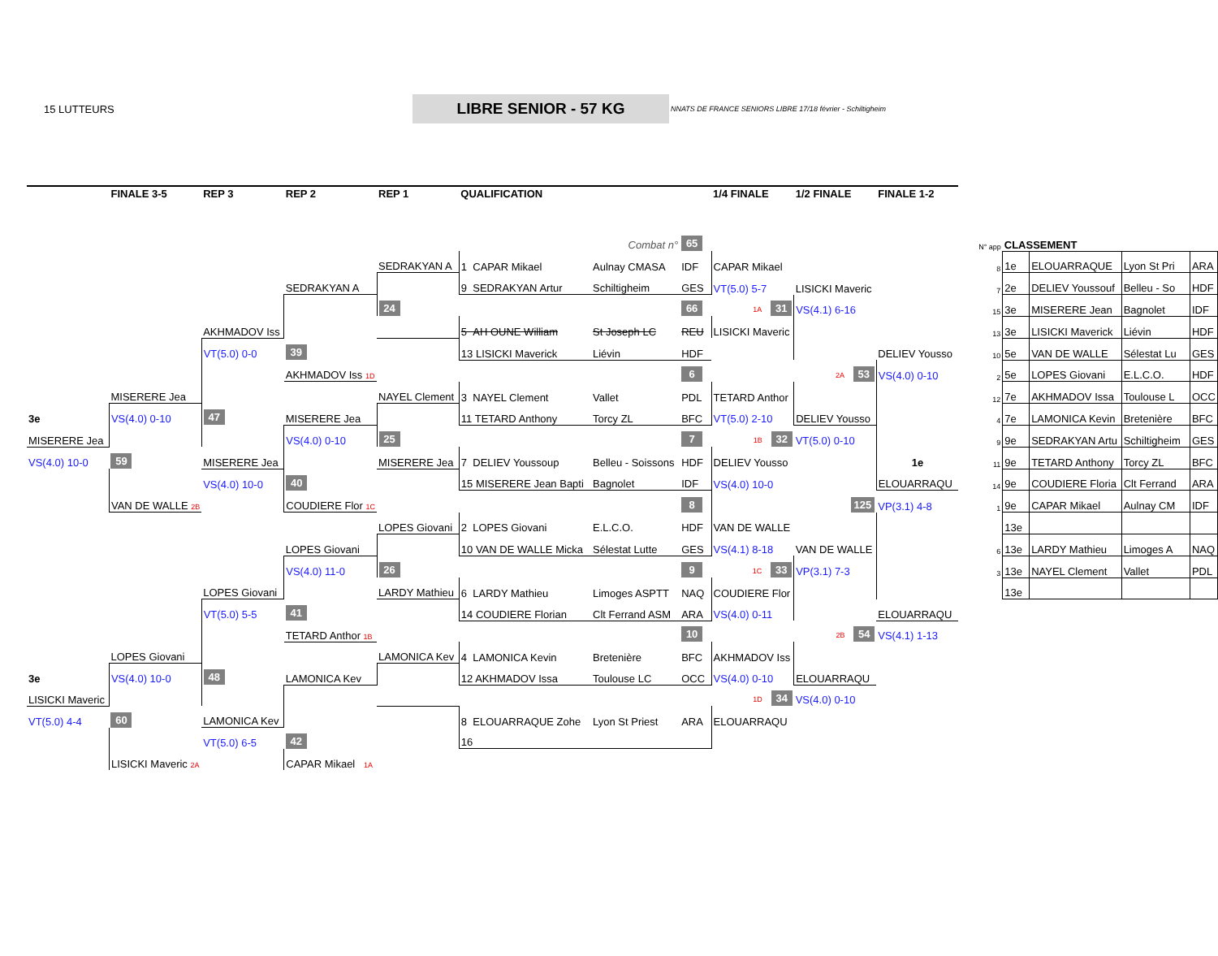15 LUTTEURS
LIBRE SENIOR - 57 KG
NNATS DE FRANCE SENIORS LIBRE 17/18 février - Schiltigheim
| | FINALE 3-5 | REP 3 | REP 2 | REP 1 | QUALIFICATION | | | 1/4 FINALE | 1/2 FINALE | FINALE 1-2 | | | | | | |
| | | | | | | Combat n° | 65 | | | | | N° app | CLASSEMENT | | | |
| | | | | SEDRAKYAN A | 1 CAPAR Mikael | Aulnay CMASA | IDF | CAPAR Mikael | | | | 8 | 1e | ELOUARRAQUE | Lyon St Pri | ARA |
| | | | SEDRAKYAN A | | 9 SEDRAKYAN Artur | Schiltigheim | GES | VT(5.0) 5-7 | LISICKI Maveric | | | 7 | 2e | DELIEV Youssouf | Belleu - So | HDF |
| | | | | 24 | | | 66 | 1A 31 | VS(4.1) 6-16 | | | 15 | 3e | MISERERE Jean | Bagnolet | IDF |
| | | AKHMADOV Iss | | | 5 AH OUNE William | St Joseph LC | REU | LISICKI Maveric | | | | 13 | 3e | LISICKI Maverick | Liévin | HDF |
| | | VT(5.0) 0-0 | 39 | | 13 LISICKI Maverick | Liévin | HDF | | | DELIEV Yousso | | 10 | 5e | VAN DE WALLE | Sélestat Lu | GES |
| | | | AKHMADOV Iss 1D | | | | 6 | | 2A 53 | VS(4.0) 0-10 | | 2 | 5e | LOPES Giovani | E.L.C.O. | HDF |
| | MISERERE Jea | | | NAYEL Clement | 3 NAYEL Clement | Vallet | PDL | TETARD Anthor | | | | 12 | 7e | AKHMADOV Issa | Toulouse L | OCC |
| 3e | VS(4.0) 0-10 | 47 | MISERERE Jea | | 11 TETARD Anthony | Torcy ZL | BFC | VT(5.0) 2-10 | DELIEV Yousso | | | 4 | 7e | LAMONICA Kevin | Bretenière | BFC |
| MISERERE Jea | | | VS(4.0) 0-10 | 25 | | | 7 | 1B 32 | VT(5.0) 0-10 | | | 9 | 9e | SEDRAKYAN Artu | Schiltigheim | GES |
| VS(4.0) 10-0 | 59 | MISERERE Jea | | MISERERE Jea | 7 DELIEV Youssoup | Belleu - Soissons | HDF | DELIEV Yousso | | 1e | | 11 | 9e | TETARD Anthony | Torcy ZL | BFC |
| | | VS(4.0) 10-0 | 40 | | 15 MISERERE Jean Bapti | Bagnolet | IDF | VS(4.0) 10-0 | | ELOUARRAQU | | 14 | 9e | COUDIERE Floria | Clt Ferrand | ARA |
| | VAN DE WALLE 2B | | COUDIERE Flor 1C | | | | 8 | | 125 | VP(3.1) 4-8 | | 1 | 9e | CAPAR Mikael | Aulnay CM | IDF |
| | | | | LOPES Giovani | 2 LOPES Giovani | E.L.C.O. | HDF | VAN DE WALLE | | | | | 13e | | | |
| | | | LOPES Giovani | | 10 VAN DE WALLE Micka | Sélestat Lutte | GES | VS(4.1) 8-18 | VAN DE WALLE | | | 6 | 13e | LARDY Mathieu | Limoges A | NAQ |
| | | | VS(4.0) 11-0 | 26 | | | 9 | 1C 33 | VP(3.1) 7-3 | | | 3 | 13e | NAYEL Clement | Vallet | PDL |
| | | LOPES Giovani | | LARDY Mathieu | 6 LARDY Mathieu | Limoges ASPTT | NAQ | COUDIERE Flor | | | | | 13e | | | |
| | | VT(5.0) 5-5 | 41 | | 14 COUDIERE Florian | Clt Ferrand ASM | ARA | VS(4.0) 0-11 | | ELOUARRAQU | | | | | | |
| | | | TETARD Anthor 1B | | | | 10 | | 2B 54 | VS(4.1) 1-13 | | | | | | |
| | LOPES Giovani | | | LAMONICA Kev | 4 LAMONICA Kevin | Bretenière | BFC | AKHMADOV Iss | | | | | | | | |
| 3e | VS(4.0) 10-0 | 48 | LAMONICA Kev | | 12 AKHMADOV Issa | Toulouse LC | OCC | VS(4.0) 0-10 | ELOUARRAQU | | | | | | | |
| LISICKI Maveric | | | | | | | | 1D 34 | VS(4.0) 0-10 | | | | | | | |
| VT(5.0) 4-4 | 60 | LAMONICA Kev | | | 8 ELOUARRAQUE Zohe | Lyon St Priest | ARA | ELOUARRAQU | | | | | | | | |
| | | VT(5.0) 6-5 | 42 | | 16 | | | | | | | | | | | |
| | LISICKI Maveric 2A | | CAPAR Mikael 1A | | | | | | | | | | | | | |